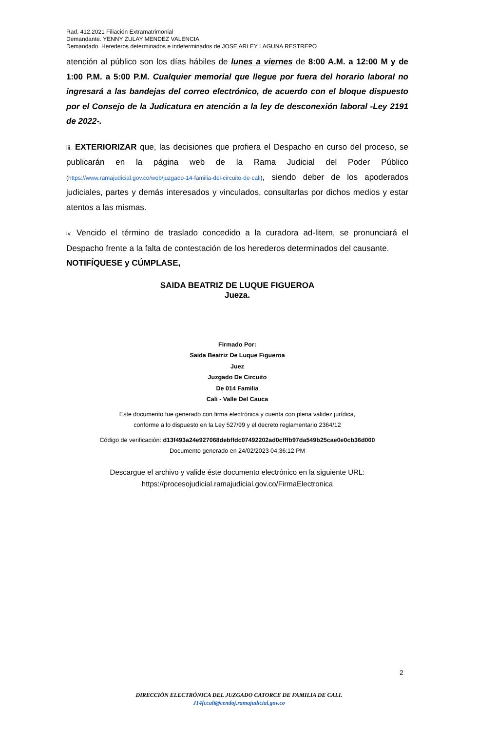Rad. 412.2021 Filiación Extramatrimonial
Demandante. YENNY ZULAY MENDEZ VALENCIA
Demandado. Herederos determinados e indeterminados de JOSE ARLEY LAGUNA RESTREPO
atención al público son los días hábiles de lunes a viernes de 8:00 A.M. a 12:00 M y de 1:00 P.M. a 5:00 P.M. Cualquier memorial que llegue por fuera del horario laboral no ingresará a las bandejas del correo electrónico, de acuerdo con el bloque dispuesto por el Consejo de la Judicatura en atención a la ley de desconexión laboral -Ley 2191 de 2022-.
iii. EXTERIORIZAR que, las decisiones que profiera el Despacho en curso del proceso, se publicarán en la página web de la Rama Judicial del Poder Público (https://www.ramajudicial.gov.co/web/juzgado-14-familia-del-circuito-de-cali), siendo deber de los apoderados judiciales, partes y demás interesados y vinculados, consultarlas por dichos medios y estar atentos a las mismas.
iv. Vencido el término de traslado concedido a la curadora ad-litem, se pronunciará el Despacho frente a la falta de contestación de los herederos determinados del causante.
NOTIFÍQUESE y CÚMPLASE,
SAIDA BEATRIZ DE LUQUE FIGUEROA
Jueza.
Firmado Por:
Saida Beatriz De Luque Figueroa
Juez
Juzgado De Circuito
De 014 Familia
Cali - Valle Del Cauca
Este documento fue generado con firma electrónica y cuenta con plena validez jurídica,
conforme a lo dispuesto en la Ley 527/99 y el decreto reglamentario 2364/12
Código de verificación: d13f493a24e927068debffdc07492202ad0cfffb97da549b25cae0e0cb36d000
Documento generado en 24/02/2023 04:36:12 PM
Descargue el archivo y valide éste documento electrónico en la siguiente URL:
https://procesojudicial.ramajudicial.gov.co/FirmaElectronica
2
DIRECCIÓN ELECTRÓNICA DEL JUZGADO CATORCE DE FAMILIA DE CALI.
J14fccali@cendoj.ramajudicial.gov.co